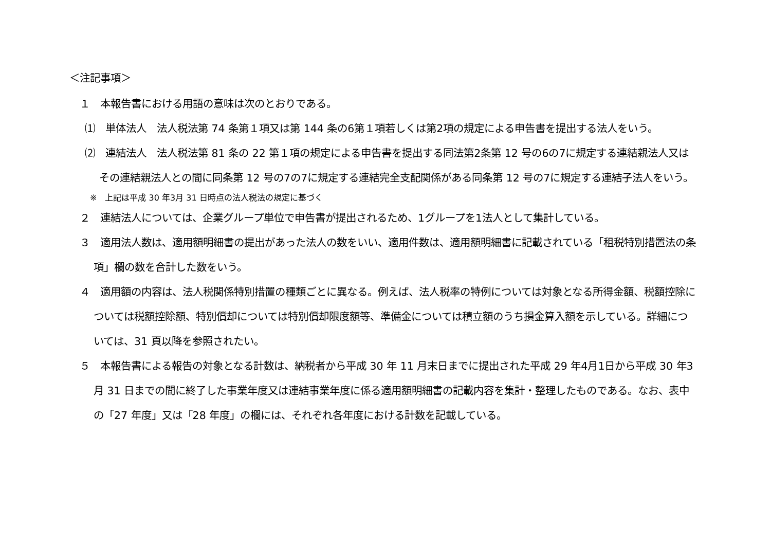＜注記事項＞
１　本報告書における用語の意味は次のとおりである。
⑴　単体法人　法人税法第 74 条第１項又は第 144 条の6第１項若しくは第2項の規定による申告書を提出する法人をいう。
⑵　連結法人　法人税法第 81 条の 22 第１項の規定による申告書を提出する同法第2条第 12 号の6の7に規定する連結親法人又はその連結親法人との間に同条第 12 号の7の7に規定する連結完全支配関係がある同条第 12 号の7に規定する連結子法人をいう。
※　上記は平成 30 年3月 31 日時点の法人税法の規定に基づく
２　連結法人については、企業グループ単位で申告書が提出されるため、1グループを1法人として集計している。
３　適用法人数は、適用額明細書の提出があった法人の数をいい、適用件数は、適用額明細書に記載されている「租税特別措置法の条項」欄の数を合計した数をいう。
４　適用額の内容は、法人税関係特別措置の種類ごとに異なる。例えば、法人税率の特例については対象となる所得金額、税額控除については税額控除額、特別償却については特別償却限度額等、準備金については積立額のうち損金算入額を示している。詳細については、31 頁以降を参照されたい。
５　本報告書による報告の対象となる計数は、納税者から平成 30 年 11 月末日までに提出された平成 29 年4月1日から平成 30 年3月 31 日までの間に終了した事業年度又は連結事業年度に係る適用額明細書の記載内容を集計・整理したものである。なお、表中の「27 年度」又は「28 年度」の欄には、それぞれ各年度における計数を記載している。